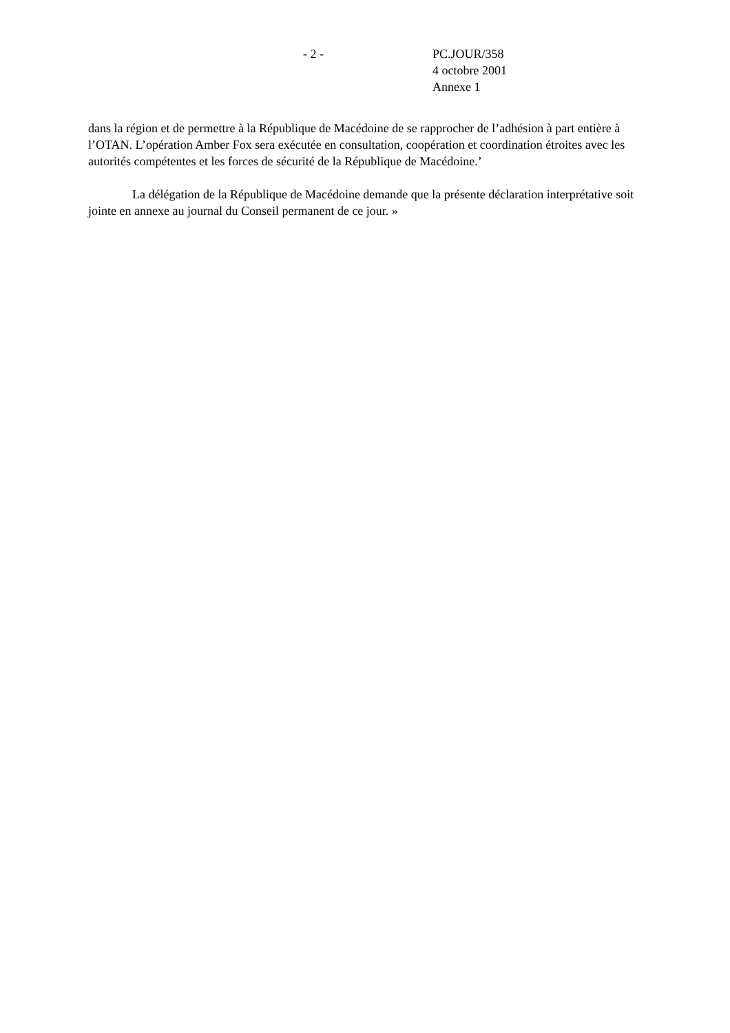- 2 - PC.JOUR/358
4 octobre 2001
Annexe 1
dans la région et de permettre à la République de Macédoine de se rapprocher de l’adhésion à part entière à l’OTAN. L’opération Amber Fox sera exécutée en consultation, coopération et coordination étroites avec les autorités compétentes et les forces de sécurité de la République de Macédoine.’
La délégation de la République de Macédoine demande que la présente déclaration interprétative soit jointe en annexe au journal du Conseil permanent de ce jour. »